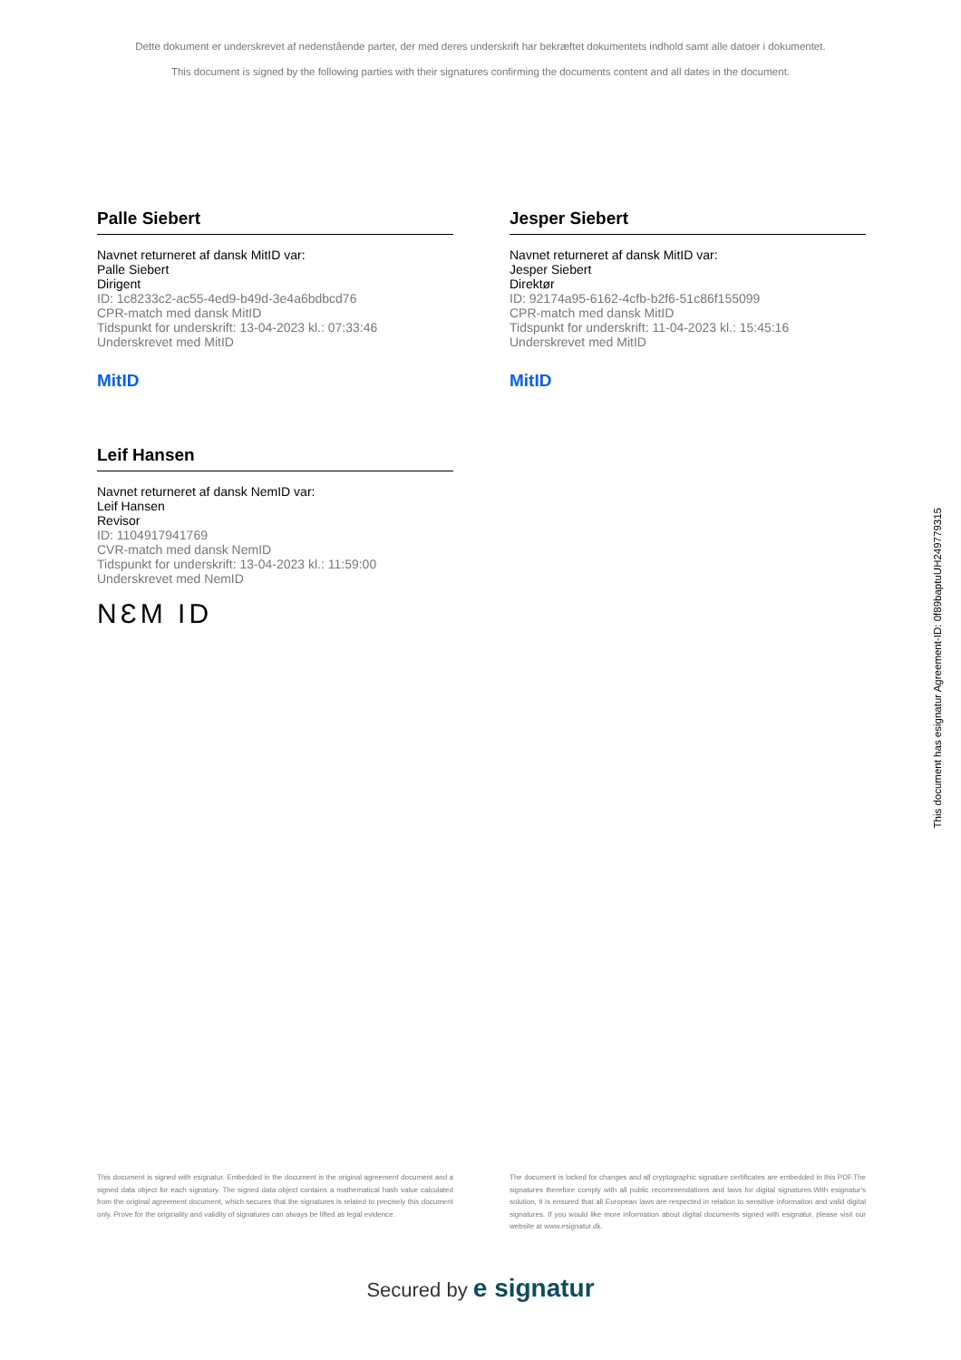Dette dokument er underskrevet af nedenstående parter, der med deres underskrift har bekræftet dokumentets indhold samt alle datoer i dokumentet.
This document is signed by the following parties with their signatures confirming the documents content and all dates in the document.
Palle Siebert
Navnet returneret af dansk MitID var:
Palle Siebert
Dirigent
ID: 1c8233c2-ac55-4ed9-b49d-3e4a6bdbcd76
CPR-match med dansk MitID
Tidspunkt for underskrift: 13-04-2023 kl.: 07:33:46
Underskrevet med MitID
MitID
Jesper Siebert
Navnet returneret af dansk MitID var:
Jesper Siebert
Direktør
ID: 92174a95-6162-4cfb-b2f6-51c86f155099
CPR-match med dansk MitID
Tidspunkt for underskrift: 11-04-2023 kl.: 15:45:16
Underskrevet med MitID
MitID
Leif Hansen
Navnet returneret af dansk NemID var:
Leif Hansen
Revisor
ID: 1104917941769
CVR-match med dansk NemID
Tidspunkt for underskrift: 13-04-2023 kl.: 11:59:00
Underskrevet med NemID
NƐM ID
This document has esignatur Agreement-ID: 0f89baptuUH249779315
This document is signed with esignatur. Embedded in the document is the original agreement document and a signed data object for each signatory. The signed data object contains a mathematical hash value calculated from the original agreement document, which secures that the signatures is related to precisely this document only. Prove for the originality and validity of signatures can always be lifted as legal evidence.
The document is locked for changes and all cryptographic signature certificates are embedded in this PDF.The signatures therefore comply with all public recommendations and laws for digital signatures.With esignatur's solution, it is ensured that all European laws are respected in relation to sensitive information and valid digital signatures. If you would like more information about digital documents signed with esignatur, please visit our website at www.esignatur.dk.
Secured by e signatur